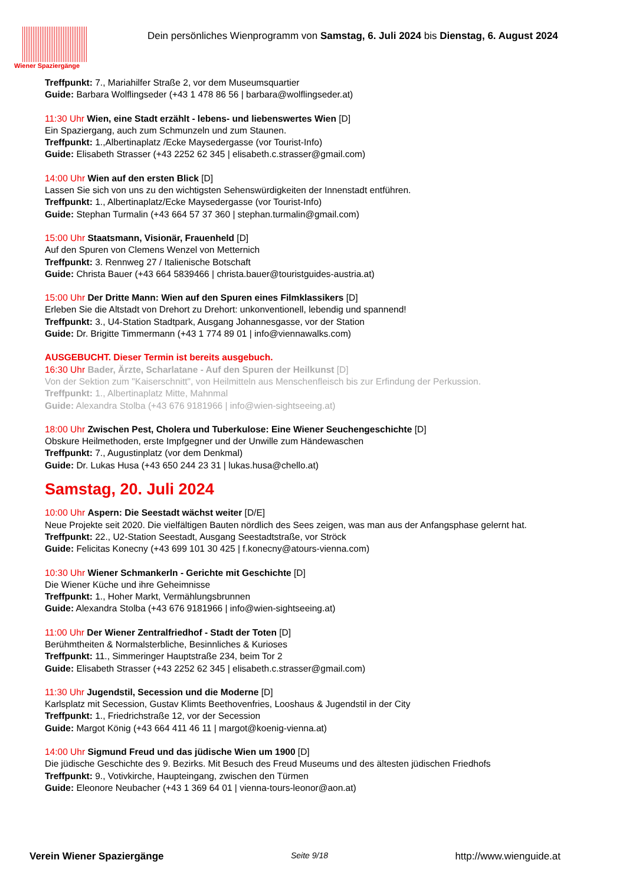Wiener Spaziergänge
Dein persönliches Wienprogramm von Samstag, 6. Juli 2024 bis Dienstag, 6. August 2024
Treffpunkt: 7., Mariahilfer Straße 2, vor dem Museumsquartier
Guide: Barbara Wolflingseder (+43 1 478 86 56 | barbara@wolflingseder.at)
11:30 Uhr Wien, eine Stadt erzählt - lebens- und liebenswertes Wien [D]
Ein Spaziergang, auch zum Schmunzeln und zum Staunen.
Treffpunkt: 1.,Albertinaplatz /Ecke Maysedergasse (vor Tourist-Info)
Guide: Elisabeth Strasser (+43 2252 62 345 | elisabeth.c.strasser@gmail.com)
14:00 Uhr Wien auf den ersten Blick [D]
Lassen Sie sich von uns zu den wichtigsten Sehenswürdigkeiten der Innenstadt entführen.
Treffpunkt: 1., Albertinaplatz/Ecke Maysedergasse (vor Tourist-Info)
Guide: Stephan Turmalin (+43 664 57 37 360 | stephan.turmalin@gmail.com)
15:00 Uhr Staatsmann, Visionär, Frauenheld [D]
Auf den Spuren von Clemens Wenzel von Metternich
Treffpunkt: 3. Rennweg 27 / Italienische Botschaft
Guide: Christa Bauer (+43 664 5839466 | christa.bauer@touristguides-austria.at)
15:00 Uhr Der Dritte Mann: Wien auf den Spuren eines Filmklassikers [D]
Erleben Sie die Altstadt von Drehort zu Drehort: unkonventionell, lebendig und spannend!
Treffpunkt: 3., U4-Station Stadtpark, Ausgang Johannesgasse, vor der Station
Guide: Dr. Brigitte Timmermann (+43 1 774 89 01 | info@viennawalks.com)
AUSGEBUCHT. Dieser Termin ist bereits ausgebuch.
16:30 Uhr Bader, Ärzte, Scharlatane - Auf den Spuren der Heilkunst [D]
Von der Sektion zum "Kaiserschnitt", von Heilmitteln aus Menschenfleisch bis zur Erfindung der Perkussion.
Treffpunkt: 1., Albertinaplatz Mitte, Mahnmal
Guide: Alexandra Stolba (+43 676 9181966 | info@wien-sightseeing.at)
18:00 Uhr Zwischen Pest, Cholera und Tuberkulose: Eine Wiener Seuchengeschichte [D]
Obskure Heilmethoden, erste Impfgegner und der Unwille zum Händewaschen
Treffpunkt: 7., Augustinplatz (vor dem Denkmal)
Guide: Dr. Lukas Husa (+43 650 244 23 31 | lukas.husa@chello.at)
Samstag, 20. Juli 2024
10:00 Uhr Aspern: Die Seestadt wächst weiter [D/E]
Neue Projekte seit 2020. Die vielfältigen Bauten nördlich des Sees zeigen, was man aus der Anfangsphase gelernt hat.
Treffpunkt: 22., U2-Station Seestadt, Ausgang Seestadtstraße, vor Ströck
Guide: Felicitas Konecny (+43 699 101 30 425 | f.konecny@atours-vienna.com)
10:30 Uhr Wiener Schmankerln - Gerichte mit Geschichte [D]
Die Wiener Küche und ihre Geheimnisse
Treffpunkt: 1., Hoher Markt, Vermählungsbrunnen
Guide: Alexandra Stolba (+43 676 9181966 | info@wien-sightseeing.at)
11:00 Uhr Der Wiener Zentralfriedhof - Stadt der Toten [D]
Berühmtheiten & Normalsterbliche, Besinnliches & Kurioses
Treffpunkt: 11., Simmeringer Hauptstraße 234, beim Tor 2
Guide: Elisabeth Strasser (+43 2252 62 345 | elisabeth.c.strasser@gmail.com)
11:30 Uhr Jugendstil, Secession und die Moderne [D]
Karlsplatz mit Secession, Gustav Klimts Beethovenfries, Looshaus & Jugendstil in der City
Treffpunkt: 1., Friedrichstraße 12, vor der Secession
Guide: Margot König (+43 664 411 46 11 | margot@koenig-vienna.at)
14:00 Uhr Sigmund Freud und das jüdische Wien um 1900 [D]
Die jüdische Geschichte des 9. Bezirks. Mit Besuch des Freud Museums und des ältesten jüdischen Friedhofs
Treffpunkt: 9., Votivkirche, Haupteingang, zwischen den Türmen
Guide: Eleonore Neubacher (+43 1 369 64 01 | vienna-tours-leonor@aon.at)
Verein Wiener Spaziergänge Seite 9/18 http://www.wienguide.at